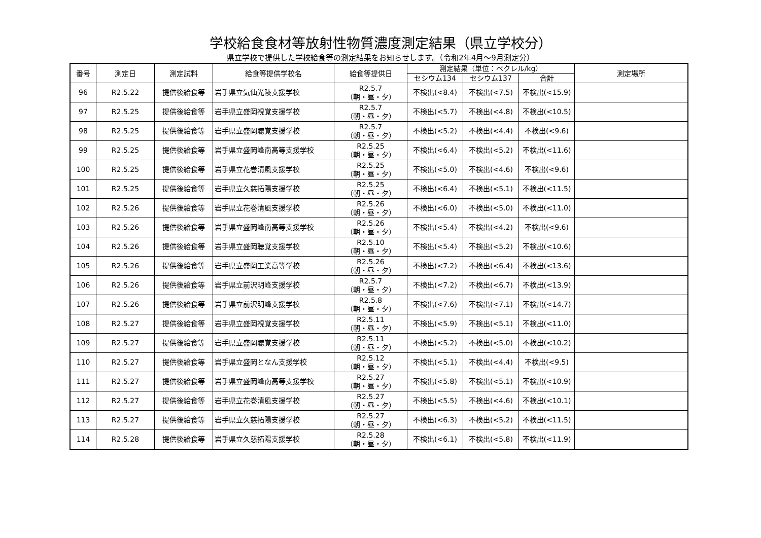学校給食食材等放射性物質濃度測定結果（県立学校分）
県立学校で提供した学校給食等の測定結果をお知らせします。（令和2年4月～9月測定分）
| 番号 | 測定日 | 測定試料 | 給食等提供学校名 | 給食等提供日 | 測定結果（単位：ベクレル/kg） | | | 測定場所 |
| --- | --- | --- | --- | --- | --- | --- | --- | --- |
| | | | | | セシウム134 | セシウム137 | 合計 | |
| 96 | R2.5.22 | 提供後給食等 | 岩手県立気仙光陵支援学校 | R2.5.7 （朝・昼・夕） | 不検出(<8.4) | 不検出(<7.5) | 不検出(<15.9) | |
| 97 | R2.5.25 | 提供後給食等 | 岩手県立盛岡視覚支援学校 | R2.5.7 （朝・昼・夕） | 不検出(<5.7) | 不検出(<4.8) | 不検出(<10.5) | |
| 98 | R2.5.25 | 提供後給食等 | 岩手県立盛岡聴覚支援学校 | R2.5.7 （朝・昼・夕） | 不検出(<5.2) | 不検出(<4.4) | 不検出(<9.6) | |
| 99 | R2.5.25 | 提供後給食等 | 岩手県立盛岡峰南高等支援学校 | R2.5.25 （朝・昼・夕） | 不検出(<6.4) | 不検出(<5.2) | 不検出(<11.6) | |
| 100 | R2.5.25 | 提供後給食等 | 岩手県立花巻清風支援学校 | R2.5.25 （朝・昼・夕） | 不検出(<5.0) | 不検出(<4.6) | 不検出(<9.6) | |
| 101 | R2.5.25 | 提供後給食等 | 岩手県立久慈拓陽支援学校 | R2.5.25 （朝・昼・夕） | 不検出(<6.4) | 不検出(<5.1) | 不検出(<11.5) | |
| 102 | R2.5.26 | 提供後給食等 | 岩手県立花巻清風支援学校 | R2.5.26 （朝・昼・夕） | 不検出(<6.0) | 不検出(<5.0) | 不検出(<11.0) | |
| 103 | R2.5.26 | 提供後給食等 | 岩手県立盛岡峰南高等支援学校 | R2.5.26 （朝・昼・夕） | 不検出(<5.4) | 不検出(<4.2) | 不検出(<9.6) | |
| 104 | R2.5.26 | 提供後給食等 | 岩手県立盛岡聴覚支援学校 | R2.5.10 （朝・昼・夕） | 不検出(<5.4) | 不検出(<5.2) | 不検出(<10.6) | |
| 105 | R2.5.26 | 提供後給食等 | 岩手県立盛岡工業高等学校 | R2.5.26 （朝・昼・夕） | 不検出(<7.2) | 不検出(<6.4) | 不検出(<13.6) | |
| 106 | R2.5.26 | 提供後給食等 | 岩手県立前沢明峰支援学校 | R2.5.7 （朝・昼・夕） | 不検出(<7.2) | 不検出(<6.7) | 不検出(<13.9) | |
| 107 | R2.5.26 | 提供後給食等 | 岩手県立前沢明峰支援学校 | R2.5.8 （朝・昼・夕） | 不検出(<7.6) | 不検出(<7.1) | 不検出(<14.7) | |
| 108 | R2.5.27 | 提供後給食等 | 岩手県立盛岡視覚支援学校 | R2.5.11 （朝・昼・夕） | 不検出(<5.9) | 不検出(<5.1) | 不検出(<11.0) | |
| 109 | R2.5.27 | 提供後給食等 | 岩手県立盛岡聴覚支援学校 | R2.5.11 （朝・昼・夕） | 不検出(<5.2) | 不検出(<5.0) | 不検出(<10.2) | |
| 110 | R2.5.27 | 提供後給食等 | 岩手県立盛岡となん支援学校 | R2.5.12 （朝・昼・夕） | 不検出(<5.1) | 不検出(<4.4) | 不検出(<9.5) | |
| 111 | R2.5.27 | 提供後給食等 | 岩手県立盛岡峰南高等支援学校 | R2.5.27 （朝・昼・夕） | 不検出(<5.8) | 不検出(<5.1) | 不検出(<10.9) | |
| 112 | R2.5.27 | 提供後給食等 | 岩手県立花巻清風支援学校 | R2.5.27 （朝・昼・夕） | 不検出(<5.5) | 不検出(<4.6) | 不検出(<10.1) | |
| 113 | R2.5.27 | 提供後給食等 | 岩手県立久慈拓陽支援学校 | R2.5.27 （朝・昼・夕） | 不検出(<6.3) | 不検出(<5.2) | 不検出(<11.5) | |
| 114 | R2.5.28 | 提供後給食等 | 岩手県立久慈拓陽支援学校 | R2.5.28 （朝・昼・夕） | 不検出(<6.1) | 不検出(<5.8) | 不検出(<11.9) | |